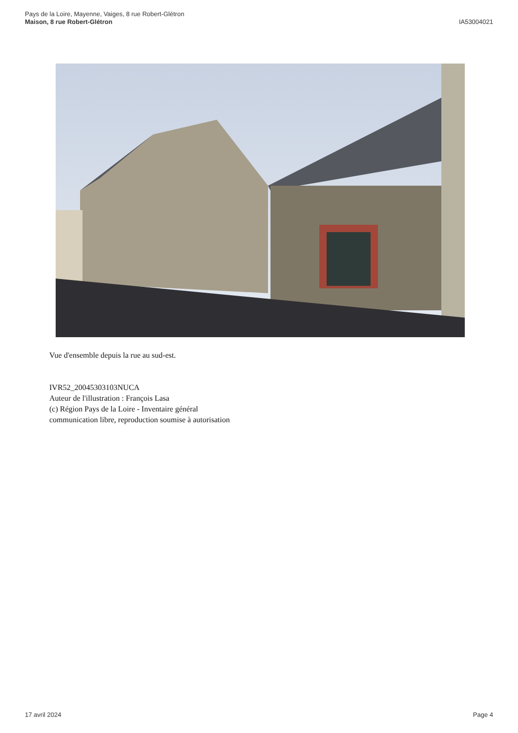Pays de la Loire, Mayenne, Vaiges, 8 rue Robert-Glétron
Maison, 8 rue Robert-Glétron
IA53004021
Vue d'ensemble depuis la rue au sud-est.
IVR52_20045303103NUCA
Auteur de l'illustration : François Lasa
(c) Région Pays de la Loire - Inventaire général
communication libre, reproduction soumise à autorisation
17 avril 2024 Page 4